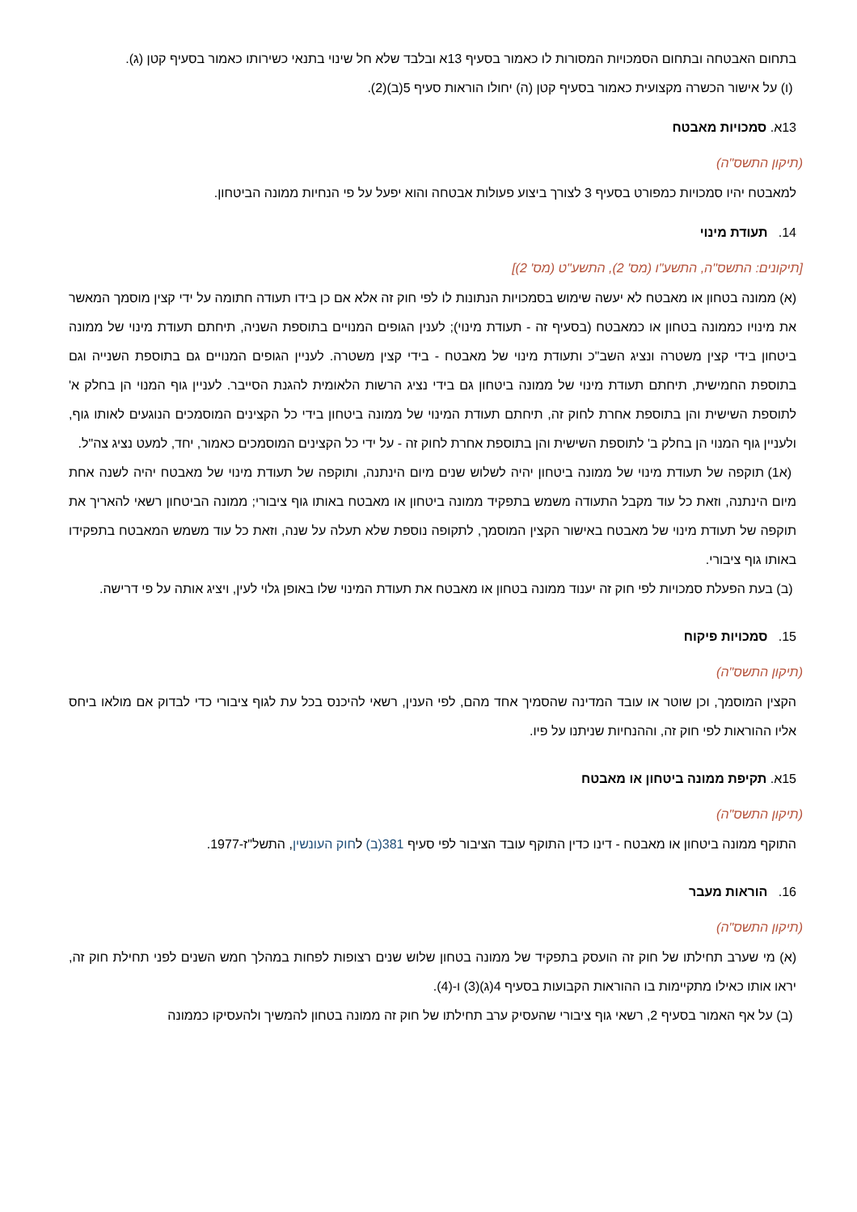בתחום האבטחה ובתחום הסמכויות המסורות לו כאמור בסעיף 13א ובלבד שלא חל שינוי בתנאי כשירותו כאמור בסעיף קטן (ג).
(ו) על אישור הכשרה מקצועית כאמור בסעיף קטן (ה) יחולו הוראות סעיף 5(ב)(2).
13א. סמכויות מאבטח
(תיקון התשס"ה)
למאבטח יהיו סמכויות כמפורט בסעיף 3 לצורך ביצוע פעולות אבטחה והוא יפעל על פי הנחיות ממונה הביטחון.
14. תעודת מינוי
[תיקונים: התשס"ה, התשע"ו (מס' 2), התשע"ט (מס' 2)]
(א) ממונה בטחון או מאבטח לא יעשה שימוש בסמכויות הנתונות לו לפי חוק זה אלא אם כן בידו תעודה חתומה על ידי קצין מוסמך המאשר את מינויו כממונה בטחון או כמאבטח (בסעיף זה - תעודת מינוי); לענין הגופים המנויים בתוספת השניה, תיחתם תעודת מינוי של ממונה ביטחון בידי קצין משטרה ונציג השב"כ ותעודת מינוי של מאבטח - בידי קצין משטרה. לעניין הגופים המנויים גם בתוספת השנייה וגם בתוספת החמישית, תיחתם תעודת מינוי של ממונה ביטחון גם בידי נציג הרשות הלאומית להגנת הסייבר. לעניין גוף המנוי הן בחלק א' לתוספת השישית והן בתוספת אחרת לחוק זה, תיחתם תעודת המינוי של ממונה ביטחון בידי כל הקצינים המוסמכים הנוגעים לאותו גוף, ולעניין גוף המנוי הן בחלק ב' לתוספת השישית והן בתוספת אחרת לחוק זה - על ידי כל הקצינים המוסמכים כאמור, יחד, למעט נציג צה"ל.
(א1) תוקפה של תעודת מינוי של ממונה ביטחון יהיה לשלוש שנים מיום הינתנה, ותוקפה של תעודת מינוי של מאבטח יהיה לשנה אחת מיום הינתנה, וזאת כל עוד מקבל התעודה משמש בתפקיד ממונה ביטחון או מאבטח באותו גוף ציבורי; ממונה הביטחון רשאי להאריך את תוקפה של תעודת מינוי של מאבטח באישור הקצין המוסמך, לתקופה נוספת שלא תעלה על שנה, וזאת כל עוד משמש המאבטח בתפקידו באותו גוף ציבורי.
(ב) בעת הפעלת סמכויות לפי חוק זה יענוד ממונה בטחון או מאבטח את תעודת המינוי שלו באופן גלוי לעין, ויציג אותה על פי דרישה.
15. סמכויות פיקוח
(תיקון התשס"ה)
הקצין המוסמך, וכן שוטר או עובד המדינה שהסמיך אחד מהם, לפי הענין, רשאי להיכנס בכל עת לגוף ציבורי כדי לבדוק אם מולאו ביחס אליו ההוראות לפי חוק זה, וההנחיות שניתנו על פיו.
15א. תקיפת ממונה ביטחון או מאבטח
(תיקון התשס"ה)
התוקף ממונה ביטחון או מאבטח - דינו כדין התוקף עובד הציבור לפי סעיף 381(ב) לחוק העונשין, התשל"ז-1977.
16. הוראות מעבר
(תיקון התשס"ה)
(א) מי שערב תחילתו של חוק זה הועסק בתפקיד של ממונה בטחון שלוש שנים רצופות לפחות במהלך חמש השנים לפני תחילת חוק זה, יראו אותו כאילו מתקיימות בו ההוראות הקבועות בסעיף 4(ג)(3) ו-(4).
(ב) על אף האמור בסעיף 2, רשאי גוף ציבורי שהעסיק ערב תחילתו של חוק זה ממונה בטחון להמשיך ולהעסיקו כממונה